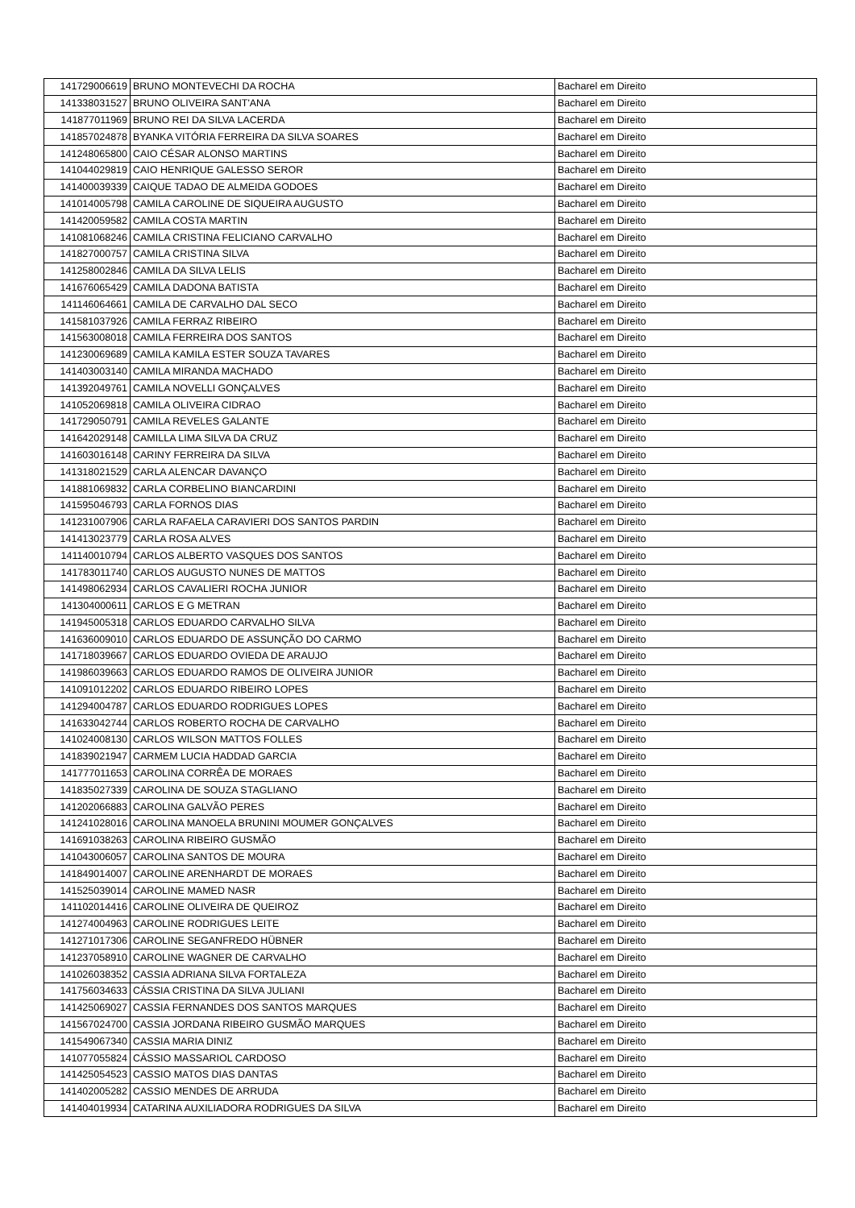| 141729006619 | BRUNO MONTEVECHI DA ROCHA | Bacharel em Direito |
| 141338031527 | BRUNO OLIVEIRA SANT'ANA | Bacharel em Direito |
| 141877011969 | BRUNO REI DA SILVA LACERDA | Bacharel em Direito |
| 141857024878 | BYANKA VITÓRIA FERREIRA DA SILVA SOARES | Bacharel em Direito |
| 141248065800 | CAIO CÉSAR ALONSO MARTINS | Bacharel em Direito |
| 141044029819 | CAIO HENRIQUE GALESSO SEROR | Bacharel em Direito |
| 141400039339 | CAIQUE TADAO DE ALMEIDA GODOES | Bacharel em Direito |
| 141014005798 | CAMILA CAROLINE DE SIQUEIRA AUGUSTO | Bacharel em Direito |
| 141420059582 | CAMILA COSTA MARTIN | Bacharel em Direito |
| 141081068246 | CAMILA CRISTINA FELICIANO CARVALHO | Bacharel em Direito |
| 141827000757 | CAMILA CRISTINA SILVA | Bacharel em Direito |
| 141258002846 | CAMILA DA SILVA LELIS | Bacharel em Direito |
| 141676065429 | CAMILA DADONA BATISTA | Bacharel em Direito |
| 141146064661 | CAMILA DE CARVALHO DAL SECO | Bacharel em Direito |
| 141581037926 | CAMILA FERRAZ RIBEIRO | Bacharel em Direito |
| 141563008018 | CAMILA FERREIRA DOS SANTOS | Bacharel em Direito |
| 141230069689 | CAMILA KAMILA ESTER SOUZA TAVARES | Bacharel em Direito |
| 141403003140 | CAMILA MIRANDA MACHADO | Bacharel em Direito |
| 141392049761 | CAMILA NOVELLI GONÇALVES | Bacharel em Direito |
| 141052069818 | CAMILA OLIVEIRA CIDRAO | Bacharel em Direito |
| 141729050791 | CAMILA REVELES GALANTE | Bacharel em Direito |
| 141642029148 | CAMILLA LIMA SILVA DA CRUZ | Bacharel em Direito |
| 141603016148 | CARINY FERREIRA DA SILVA | Bacharel em Direito |
| 141318021529 | CARLA ALENCAR DAVANÇO | Bacharel em Direito |
| 141881069832 | CARLA CORBELINO BIANCARDINI | Bacharel em Direito |
| 141595046793 | CARLA FORNOS DIAS | Bacharel em Direito |
| 141231007906 | CARLA RAFAELA CARAVIERI DOS SANTOS PARDIN | Bacharel em Direito |
| 141413023779 | CARLA ROSA ALVES | Bacharel em Direito |
| 141140010794 | CARLOS ALBERTO VASQUES DOS SANTOS | Bacharel em Direito |
| 141783011740 | CARLOS AUGUSTO NUNES DE MATTOS | Bacharel em Direito |
| 141498062934 | CARLOS CAVALIERI ROCHA JUNIOR | Bacharel em Direito |
| 141304000611 | CARLOS E G METRAN | Bacharel em Direito |
| 141945005318 | CARLOS EDUARDO CARVALHO SILVA | Bacharel em Direito |
| 141636009010 | CARLOS EDUARDO DE ASSUNÇÃO DO CARMO | Bacharel em Direito |
| 141718039667 | CARLOS EDUARDO OVIEDA DE ARAUJO | Bacharel em Direito |
| 141986039663 | CARLOS EDUARDO RAMOS DE OLIVEIRA JUNIOR | Bacharel em Direito |
| 141091012202 | CARLOS EDUARDO RIBEIRO LOPES | Bacharel em Direito |
| 141294004787 | CARLOS EDUARDO RODRIGUES LOPES | Bacharel em Direito |
| 141633042744 | CARLOS ROBERTO ROCHA DE CARVALHO | Bacharel em Direito |
| 141024008130 | CARLOS WILSON MATTOS FOLLES | Bacharel em Direito |
| 141839021947 | CARMEM LUCIA HADDAD GARCIA | Bacharel em Direito |
| 141777011653 | CAROLINA CORRÊA DE MORAES | Bacharel em Direito |
| 141835027339 | CAROLINA DE SOUZA STAGLIANO | Bacharel em Direito |
| 141202066883 | CAROLINA GALVÃO PERES | Bacharel em Direito |
| 141241028016 | CAROLINA MANOELA BRUNINI MOUMER GONÇALVES | Bacharel em Direito |
| 141691038263 | CAROLINA RIBEIRO GUSMÃO | Bacharel em Direito |
| 141043006057 | CAROLINA SANTOS DE MOURA | Bacharel em Direito |
| 141849014007 | CAROLINE ARENHARDT DE MORAES | Bacharel em Direito |
| 141525039014 | CAROLINE MAMED NASR | Bacharel em Direito |
| 141102014416 | CAROLINE OLIVEIRA DE QUEIROZ | Bacharel em Direito |
| 141274004963 | CAROLINE RODRIGUES LEITE | Bacharel em Direito |
| 141271017306 | CAROLINE SEGANFREDO HÜBNER | Bacharel em Direito |
| 141237058910 | CAROLINE WAGNER DE CARVALHO | Bacharel em Direito |
| 141026038352 | CASSIA ADRIANA SILVA FORTALEZA | Bacharel em Direito |
| 141756034633 | CÁSSIA CRISTINA DA SILVA JULIANI | Bacharel em Direito |
| 141425069027 | CASSIA FERNANDES DOS SANTOS MARQUES | Bacharel em Direito |
| 141567024700 | CASSIA JORDANA RIBEIRO GUSMÃO MARQUES | Bacharel em Direito |
| 141549067340 | CASSIA MARIA DINIZ | Bacharel em Direito |
| 141077055824 | CÁSSIO MASSARIOL CARDOSO | Bacharel em Direito |
| 141425054523 | CASSIO MATOS DIAS DANTAS | Bacharel em Direito |
| 141402005282 | CASSIO MENDES DE ARRUDA | Bacharel em Direito |
| 141404019934 | CATARINA AUXILIADORA RODRIGUES DA SILVA | Bacharel em Direito |